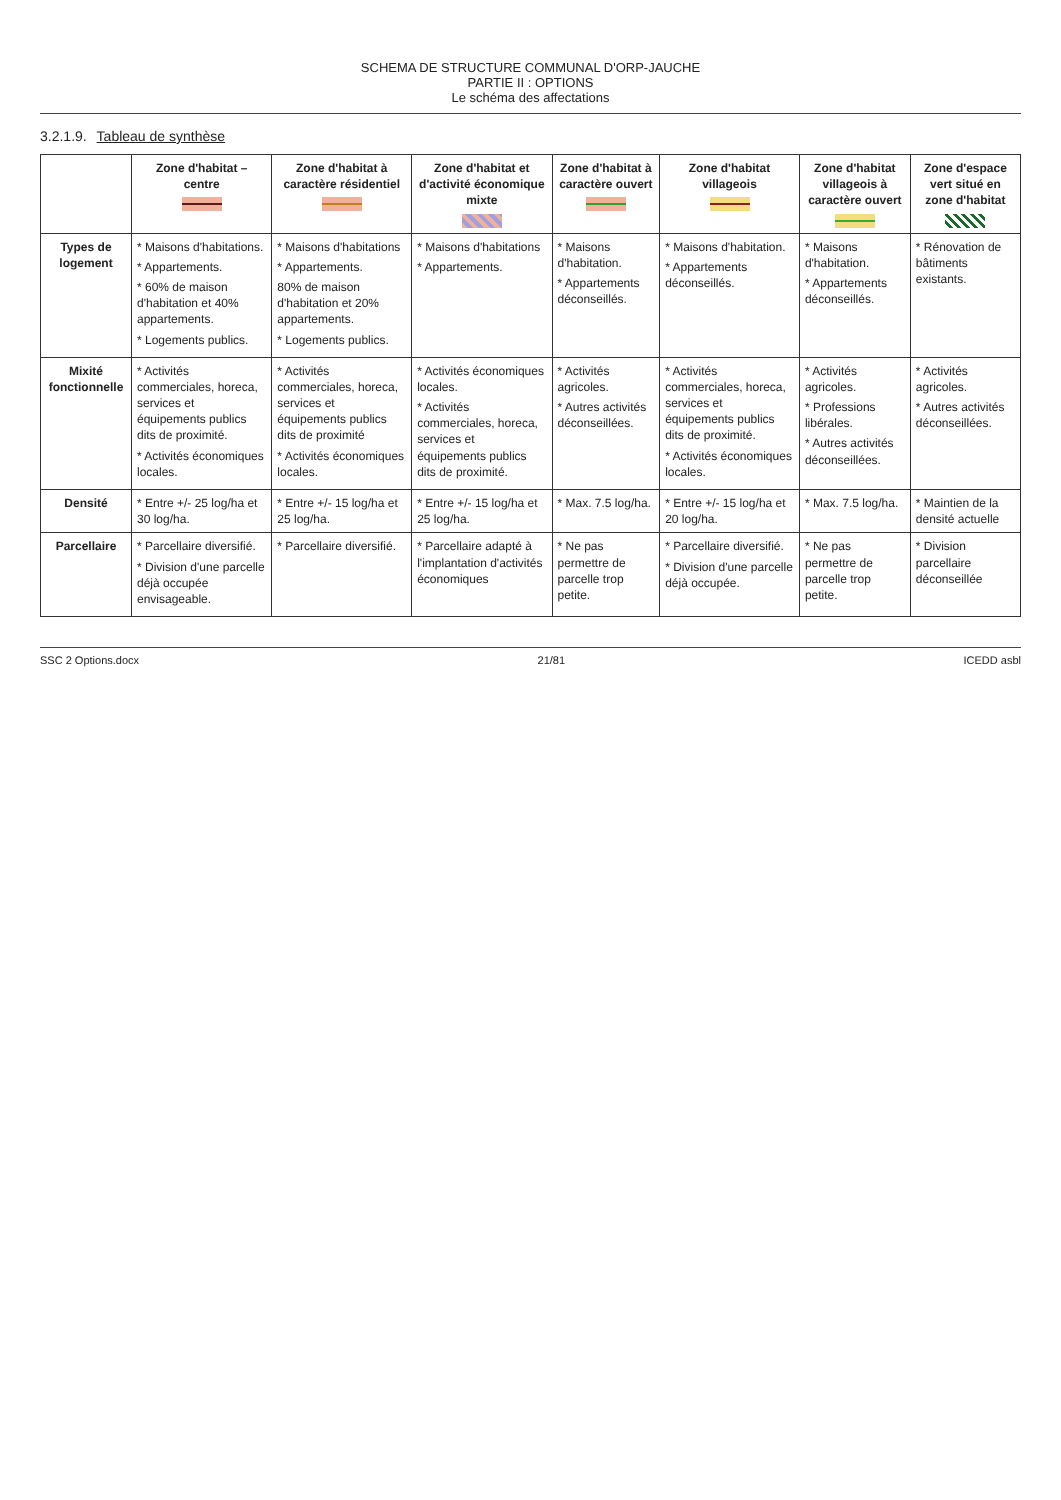SCHEMA DE STRUCTURE COMMUNAL D'ORP-JAUCHE
PARTIE II : OPTIONS
Le schéma des affectations
3.2.1.9. Tableau de synthèse
| | Zone d'habitat – centre | Zone d'habitat à caractère résidentiel | Zone d'habitat et d'activité économique mixte | Zone d'habitat à caractère ouvert | Zone d'habitat villageois | Zone d'habitat villageois à caractère ouvert | Zone d'espace vert situé en zone d'habitat |
| --- | --- | --- | --- | --- | --- | --- | --- |
| Types de logement | * Maisons d'habitations. * Appartements. * 60% de maison d'habitation et 40% appartements. * Logements publics. | * Maisons d'habitations * Appartements. 80% de maison d'habitation et 20% appartements. * Logements publics. | * Maisons d'habitations * Appartements. | * Maisons d'habitation. * Appartements déconseillés. | * Maisons d'habitation. * Appartements déconseillés. | * Maisons d'habitation. * Appartements déconseillés. | * Rénovation de bâtiments existants. |
| Mixité fonctionnelle | * Activités commerciales, horeca, services et équipements publics dits de proximité. * Activités économiques locales. | * Activités commerciales, horeca, services et équipements publics dits de proximité * Activités économiques locales. | * Activités économiques locales. * Activités commerciales, horeca, services et équipements publics dits de proximité. | * Activités agricoles. * Autres activités déconseillées. | * Activités commerciales, horeca, services et équipements publics dits de proximité. * Activités économiques locales. | * Activités agricoles. * Professions libérales. * Autres activités déconseillées. | * Activités agricoles. * Autres activités déconseillées. |
| Densité | * Entre +/- 25 log/ha et 30 log/ha. | * Entre +/- 15 log/ha et 25 log/ha. | * Entre +/- 15 log/ha et 25 log/ha. | * Max. 7.5 log/ha. | * Entre +/- 15 log/ha et 20 log/ha. | * Max. 7.5 log/ha. | * Maintien de la densité actuelle |
| Parcellaire | * Parcellaire diversifié. * Division d'une parcelle déjà occupée envisageable. | * Parcellaire diversifié. | * Parcellaire adapté à l'implantation d'activités économiques | * Ne pas permettre de parcelle trop petite. | * Parcellaire diversifié. * Division d'une parcelle déjà occupée. | * Ne pas permettre de parcelle trop petite. | * Division parcellaire déconseillée |
SSC 2 Options.docx 21/81 ICEDD asbl